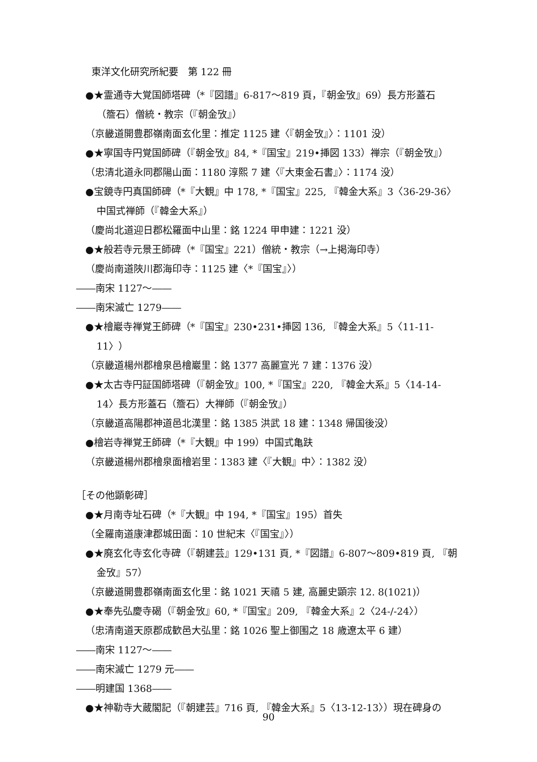東洋文化研究所紀要　第 122 冊
●★霊通寺大覚国師塔碑（*『図譜』6-817～819 頁，『朝金攷』69）長方形蓋石
（簷石）僧統・教宗（『朝金攷』）
（京畿道開豊郡嶺南面玄化里：推定 1125 建〈『朝金攷』〉：1101 没）
●★寧国寺円覚国師碑（『朝金攷』84, *『国宝』219•挿図 133）禅宗（『朝金攷』）
（忠清北道永同郡陽山面：1180 淳熙 7 建〈『大東金石書』〉：1174 没）
●宝鏡寺円真国師碑（*『大観』中 178, *『国宝』225, 『韓金大系』3〈36-29-36〉
中国式禅師（『韓金大系』）
（慶尚北道迎日郡松羅面中山里：銘 1224 甲申建：1221 没）
●★般若寺元景王師碑（*『国宝』221）僧統・教宗（→上掲海印寺）
（慶尚南道陜川郡海印寺：1125 建〈*『国宝』〉）
――南宋 1127～――
――南宋滅亡 1279――
●★檜巖寺禅覚王師碑（*『国宝』230•231•挿図 136, 『韓金大系』5〈11-11-
11〉）
（京畿道楊州郡檜泉邑檜巖里：銘 1377 高麗宣光 7 建：1376 没）
●★太古寺円証国師塔碑（『朝金攷』100, *『国宝』220, 『韓金大系』5〈14-14-
14〉長方形蓋石（簷石）大禅師（『朝金攷』）
（京畿道高陽郡神道邑北漢里：銘 1385 洪武 18 建：1348 帰国後没）
●檜岩寺禅覚王師碑（*『大観』中 199）中国式亀趺
（京畿道楊州郡檜泉面檜岩里：1383 建〈『大観』中〉：1382 没）
［その他顕彰碑］
●★月南寺址石碑（*『大観』中 194, *『国宝』195）首失
（全羅南道康津郡城田面：10 世紀末〈『国宝』〉）
●★廃玄化寺玄化寺碑（『朝建芸』129•131 頁, *『図譜』6-807～809•819 頁, 『朝
金攷』57）
（京畿道開豊郡嶺南面玄化里：銘 1021 天禧 5 建, 高麗史顕宗 12. 8(1021)）
●★奉先弘慶寺碣（『朝金攷』60, *『国宝』209, 『韓金大系』2〈24-/-24〉）
（忠清南道天原郡成歓邑大弘里：銘 1026 聖上御围之 18 歳遼太平 6 建）
――南宋 1127～――
――南宋滅亡 1279 元――
――明建国 1368――
●★神勒寺大蔵閣記（『朝建芸』716 頁, 『韓金大系』5〈13-12-13〉）現在碑身の
90